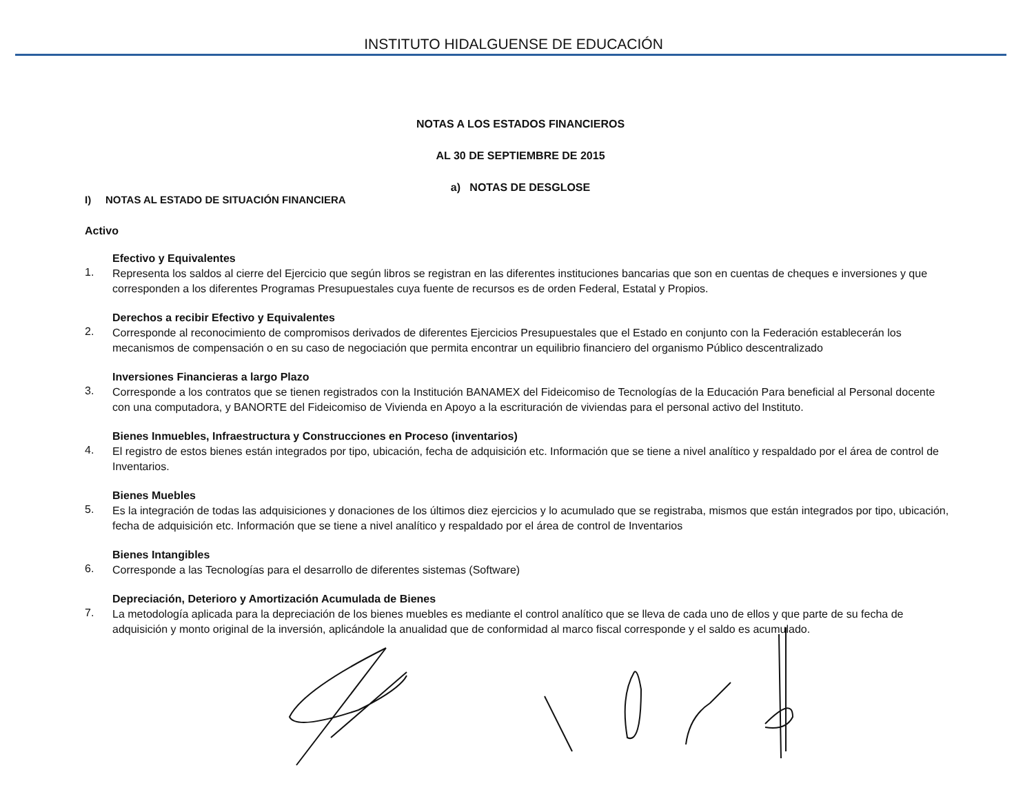INSTITUTO HIDALGUENSE DE EDUCACIÓN
NOTAS A LOS ESTADOS FINANCIEROS
AL 30 DE SEPTIEMBRE DE 2015
a) NOTAS DE DESGLOSE
I) NOTAS AL ESTADO DE SITUACIÓN FINANCIERA
Activo
Efectivo y Equivalentes
1. Representa los saldos al cierre del Ejercicio que según libros se registran en las diferentes instituciones bancarias que son en cuentas de cheques e inversiones y que corresponden a los diferentes Programas Presupuestales cuya fuente de recursos es de orden Federal, Estatal y Propios.
Derechos a recibir Efectivo y Equivalentes
2. Corresponde al reconocimiento de compromisos derivados de diferentes Ejercicios Presupuestales que el Estado en conjunto con la Federación establecerán los mecanismos de compensación o en su caso de negociación que permita encontrar un equilibrio financiero del organismo Público descentralizado
Inversiones Financieras a largo Plazo
3. Corresponde a los contratos que se tienen registrados con la Institución BANAMEX del Fideicomiso de Tecnologías de la Educación Para beneficial al Personal docente con una computadora, y BANORTE del Fideicomiso de Vivienda en Apoyo a la escrituración de viviendas para el personal activo del Instituto.
Bienes Inmuebles, Infraestructura y Construcciones en Proceso (inventarios)
4. El registro de estos bienes están integrados por tipo, ubicación, fecha de adquisición etc. Información que se tiene a nivel analítico y respaldado por el área de control de Inventarios.
Bienes Muebles
5. Es la integración de todas las adquisiciones y donaciones de los últimos diez ejercicios y lo acumulado que se registraba, mismos que están integrados por tipo, ubicación, fecha de adquisición etc. Información que se tiene a nivel analítico y respaldado por el área de control de Inventarios
Bienes Intangibles
6. Corresponde a las Tecnologías para el desarrollo de diferentes sistemas (Software)
Depreciación, Deterioro y Amortización Acumulada de Bienes
7. La metodología aplicada para la depreciación de los bienes muebles es mediante el control analítico que se lleva de cada uno de ellos y que parte de su fecha de adquisición y monto original de la inversión, aplicándole la anualidad que de conformidad al marco fiscal corresponde y el saldo es acumulado.